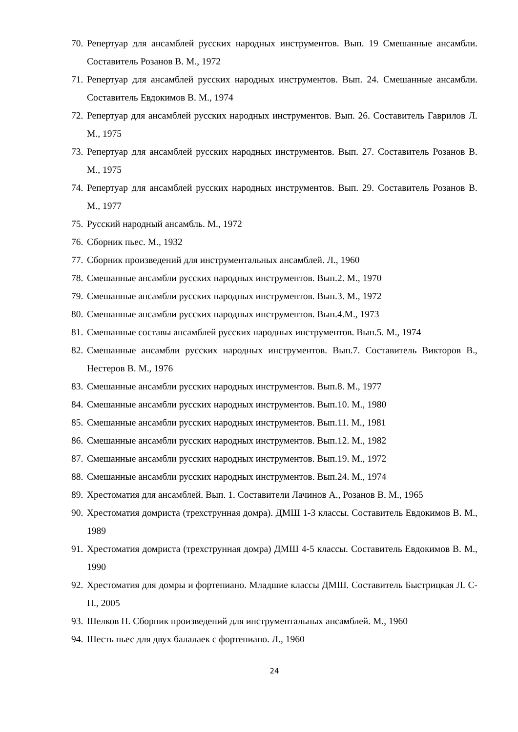70. Репертуар для ансамблей русских народных инструментов. Вып. 19 Смешанные ансамбли. Составитель Розанов В. М., 1972
71. Репертуар для ансамблей русских народных инструментов. Вып. 24. Смешанные ансамбли. Составитель Евдокимов В. М., 1974
72. Репертуар для ансамблей русских народных инструментов. Вып. 26. Составитель Гаврилов Л. М., 1975
73. Репертуар для ансамблей русских народных инструментов. Вып. 27. Составитель Розанов В. М., 1975
74. Репертуар для ансамблей русских народных инструментов. Вып. 29. Составитель Розанов В. М., 1977
75. Русский народный ансамбль. М., 1972
76. Сборник пьес. М., 1932
77. Сборник произведений для инструментальных ансамблей. Л., 1960
78. Смешанные ансамбли русских народных инструментов. Вып.2. М., 1970
79. Смешанные ансамбли русских народных инструментов. Вып.3. М., 1972
80. Смешанные ансамбли русских народных инструментов. Вып.4.М., 1973
81. Смешанные составы ансамблей русских народных инструментов. Вып.5. М., 1974
82. Смешанные ансамбли русских народных инструментов. Вып.7. Составитель Викторов В., Нестеров В. М., 1976
83. Смешанные ансамбли русских народных инструментов. Вып.8. М., 1977
84. Смешанные ансамбли русских народных инструментов. Вып.10. М., 1980
85. Смешанные ансамбли русских народных инструментов. Вып.11. М., 1981
86. Смешанные ансамбли русских народных инструментов. Вып.12. М., 1982
87. Смешанные ансамбли русских народных инструментов. Вып.19. М., 1972
88. Смешанные ансамбли русских народных инструментов. Вып.24. М., 1974
89. Хрестоматия для ансамблей. Вып. 1. Составители Лачинов А., Розанов В. М., 1965
90. Хрестоматия домриста (трехструнная домра). ДМШ 1-3 классы. Составитель Евдокимов В. М., 1989
91. Хрестоматия домриста (трехструнная домра) ДМШ 4-5 классы. Составитель Евдокимов В. М., 1990
92. Хрестоматия для домры и фортепиано. Младшие классы ДМШ. Составитель Быстрицкая Л. С-П., 2005
93. Шелков Н. Сборник произведений для инструментальных ансамблей. М., 1960
94. Шесть пьес для двух балалаек с фортепиано. Л., 1960
24